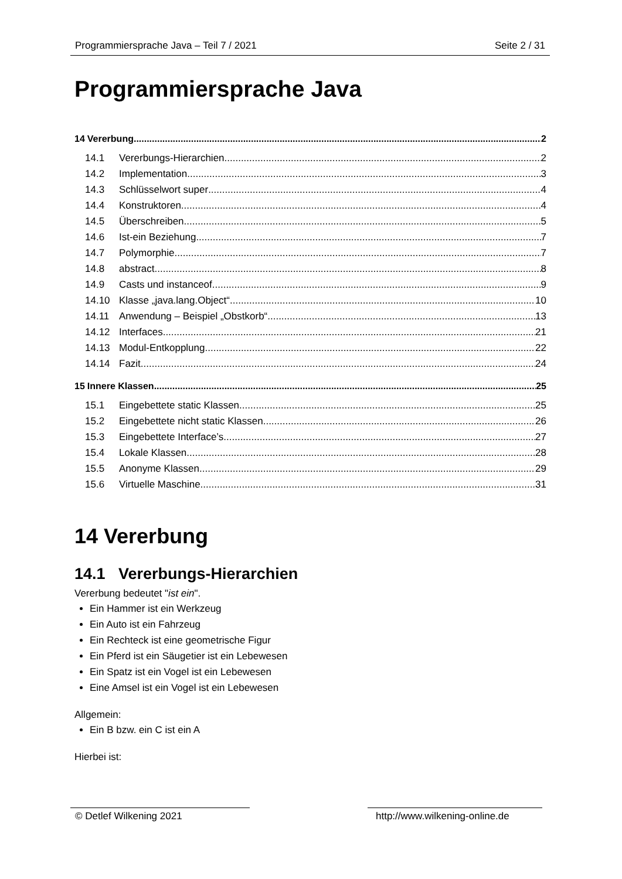Programmiersprache Java – Teil 7 / 2021 Seite 2 / 31
Programmiersprache Java
14 Vererbung 2
14.1 Vererbungs-Hierarchien 2
14.2 Implementation 3
14.3 Schlüsselwort super 4
14.4 Konstruktoren 4
14.5 Überschreiben 5
14.6 Ist-ein Beziehung 7
14.7 Polymorphie 7
14.8 abstract 8
14.9 Casts und instanceof 9
14.10 Klasse „java.lang.Object“ 10
14.11 Anwendung – Beispiel „Obstkorb“ 13
14.12 Interfaces 21
14.13 Modul-Entkopplung 22
14.14 Fazit 24
15 Innere Klassen 25
15.1 Eingebettete static Klassen 25
15.2 Eingebettete nicht static Klassen 26
15.3 Eingebettete Interface’s 27
15.4 Lokale Klassen 28
15.5 Anonyme Klassen 29
15.6 Virtuelle Maschine 31
14 Vererbung
14.1 Vererbungs-Hierarchien
Vererbung bedeutet "ist ein".
Ein Hammer ist ein Werkzeug
Ein Auto ist ein Fahrzeug
Ein Rechteck ist eine geometrische Figur
Ein Pferd ist ein Säugetier ist ein Lebewesen
Ein Spatz ist ein Vogel ist ein Lebewesen
Eine Amsel ist ein Vogel ist ein Lebewesen
Allgemein:
Ein B bzw. ein C ist ein A
Hierbei ist:
© Detlef Wilkening 2021 http://www.wilkening-online.de